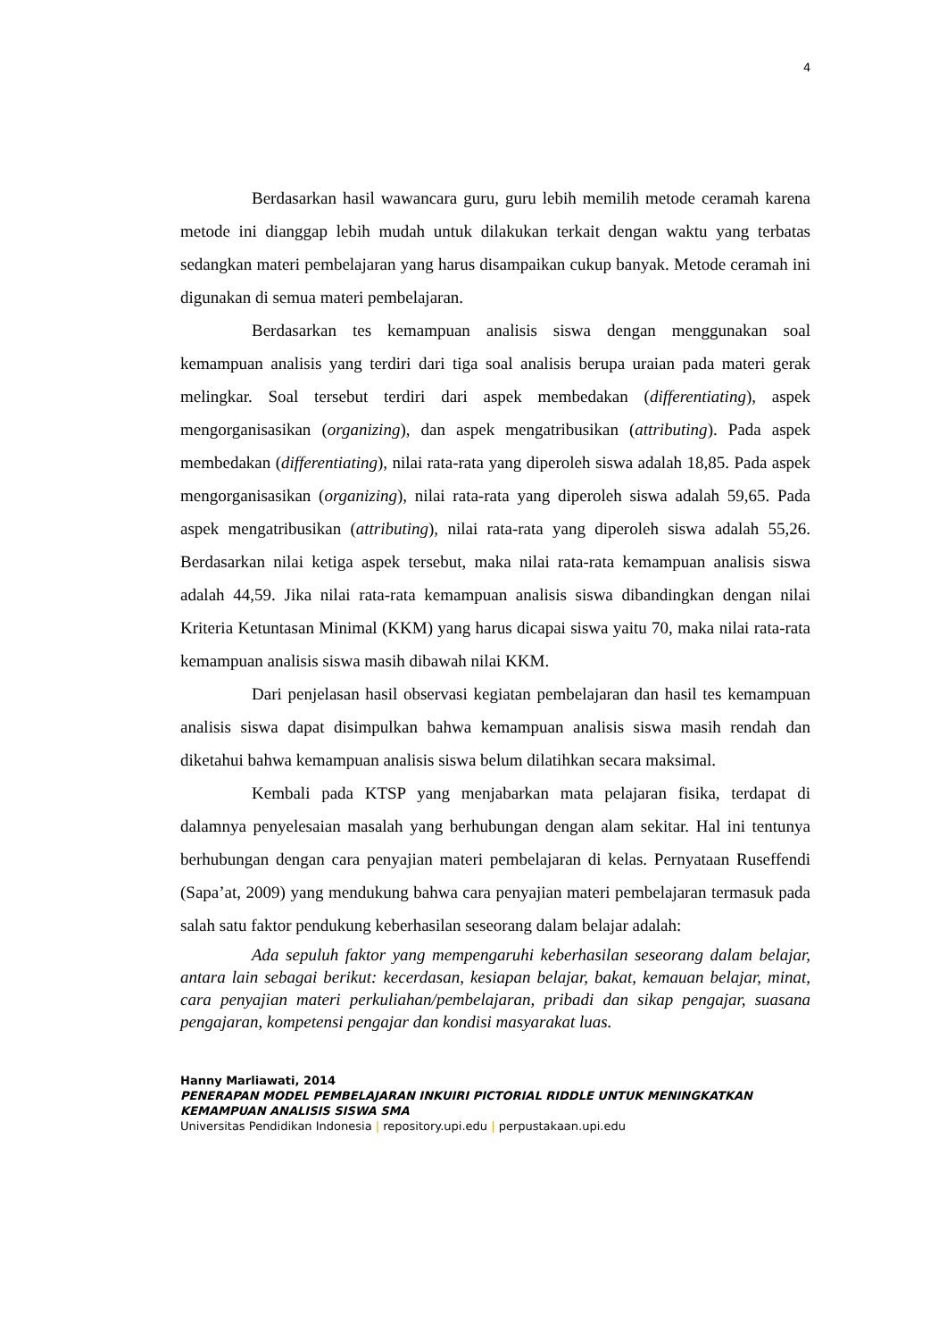4
Berdasarkan hasil wawancara guru, guru lebih memilih metode ceramah karena metode ini dianggap lebih mudah untuk dilakukan terkait dengan waktu yang terbatas sedangkan materi pembelajaran yang harus disampaikan cukup banyak. Metode ceramah ini digunakan di semua materi pembelajaran.
Berdasarkan tes kemampuan analisis siswa dengan menggunakan soal kemampuan analisis yang terdiri dari tiga soal analisis berupa uraian pada materi gerak melingkar. Soal tersebut terdiri dari aspek membedakan (differentiating), aspek mengorganisasikan (organizing), dan aspek mengatribusikan (attributing). Pada aspek membedakan (differentiating), nilai rata-rata yang diperoleh siswa adalah 18,85. Pada aspek mengorganisasikan (organizing), nilai rata-rata yang diperoleh siswa adalah 59,65. Pada aspek mengatribusikan (attributing), nilai rata-rata yang diperoleh siswa adalah 55,26. Berdasarkan nilai ketiga aspek tersebut, maka nilai rata-rata kemampuan analisis siswa adalah 44,59. Jika nilai rata-rata kemampuan analisis siswa dibandingkan dengan nilai Kriteria Ketuntasan Minimal (KKM) yang harus dicapai siswa yaitu 70, maka nilai rata-rata kemampuan analisis siswa masih dibawah nilai KKM.
Dari penjelasan hasil observasi kegiatan pembelajaran dan hasil tes kemampuan analisis siswa dapat disimpulkan bahwa kemampuan analisis siswa masih rendah dan diketahui bahwa kemampuan analisis siswa belum dilatihkan secara maksimal.
Kembali pada KTSP yang menjabarkan mata pelajaran fisika, terdapat di dalamnya penyelesaian masalah yang berhubungan dengan alam sekitar. Hal ini tentunya berhubungan dengan cara penyajian materi pembelajaran di kelas. Pernyataan Ruseffendi (Sapa’at, 2009) yang mendukung bahwa cara penyajian materi pembelajaran termasuk pada salah satu faktor pendukung keberhasilan seseorang dalam belajar adalah:
Ada sepuluh faktor yang mempengaruhi keberhasilan seseorang dalam belajar, antara lain sebagai berikut: kecerdasan, kesiapan belajar, bakat, kemauan belajar, minat, cara penyajian materi perkuliahan/pembelajaran, pribadi dan sikap pengajar, suasana pengajaran, kompetensi pengajar dan kondisi masyarakat luas.
Hanny Marliawati, 2014
PENERAPAN MODEL PEMBELAJARAN INKUIRI PICTORIAL RIDDLE UNTUK MENINGKATKAN
KEMAMPUAN ANALISIS SISWA SMA
Universitas Pendidikan Indonesia | repository.upi.edu | perpustakaan.upi.edu